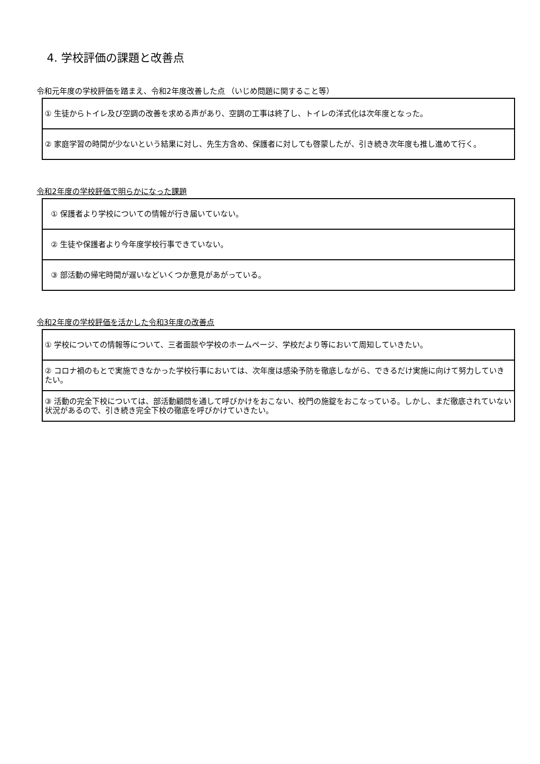4. 学校評価の課題と改善点
令和元年度の学校評価を踏まえ、令和2年度改善した点 （いじめ問題に関すること等）
| ① 生徒からトイレ及び空調の改善を求める声があり、空調の工事は終了し、トイレの洋式化は次年度となった。 |
| ② 家庭学習の時間が少ないという結果に対し、先生方含め、保護者に対しても啓蒙したが、引き続き次年度も推し進めて行く。 |
令和2年度の学校評価で明らかになった課題
| ① 保護者より学校についての情報が行き届いていない。 |
| ② 生徒や保護者より今年度学校行事できていない。 |
| ③ 部活動の帰宅時間が遅いなどいくつか意見があがっている。 |
令和2年度の学校評価を活かした令和3年度の改善点
| ① 学校についての情報等について、三者面談や学校のホームページ、学校だより等において周知していきたい。 |
| ② コロナ禍のもとで実施できなかった学校行事においては、次年度は感染予防を徹底しながら、できるだけ実施に向けて努力していきたい。 |
| ③ 活動の完全下校については、部活動顧問を通して呼びかけをおこない、校門の施錠をおこなっている。しかし、まだ徹底されていない状況があるので、引き続き完全下校の徹底を呼びかけていきたい。 |